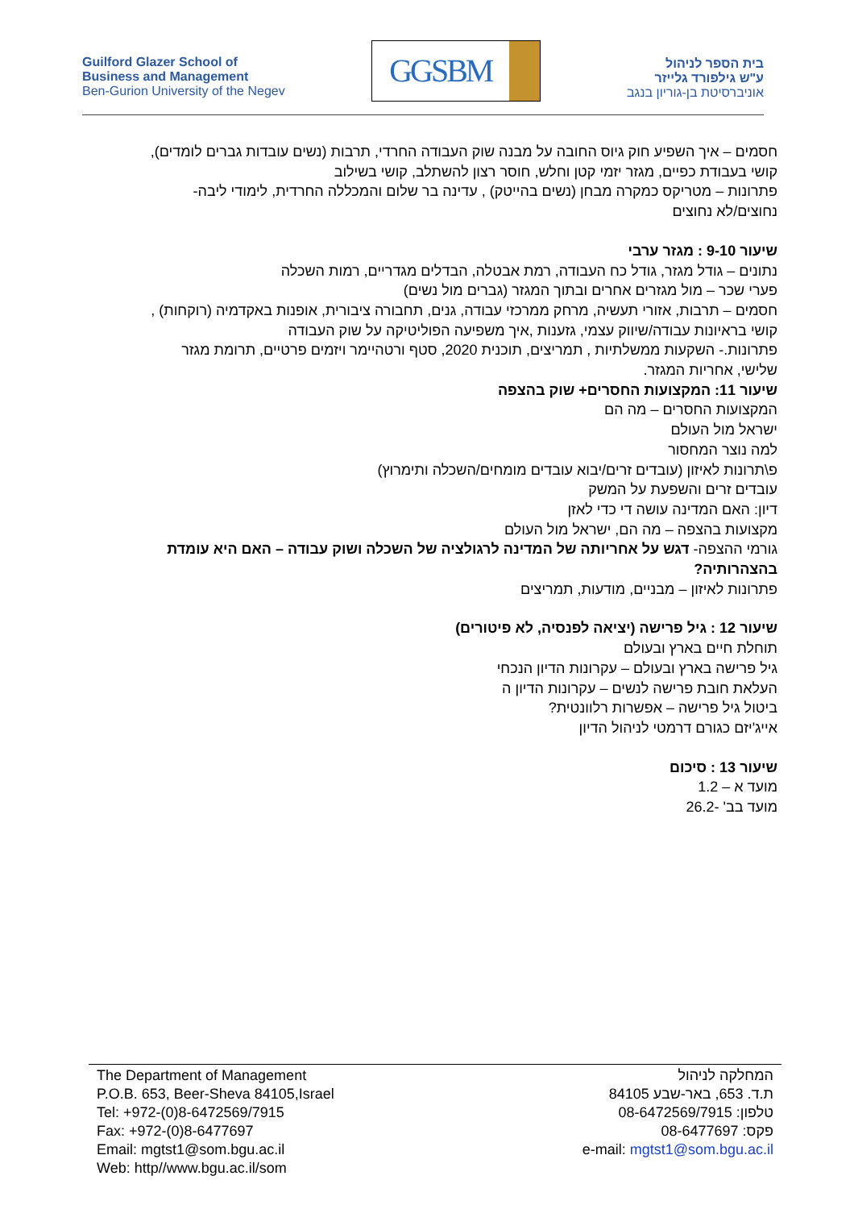Guilford Glazer School of
Business and Management
Ben-Gurion University of the Negev
GGSBM
בית הספר לניהול
ע"ש גילפורד גלייזר
אוניברסיטת בן-גוריון בנגב
חסמים – איך השפיע חוק גיוס החובה על מבנה שוק העבודה החרדי, תרבות (נשים עובדות גברים לומדים), קושי בעבודת כפיים, מגזר יזמי קטן וחלש, חוסר רצון להשתלב, קושי בשילוב
פתרונות – מטריקס כמקרה מבחן (נשים בהייטק) , עדינה בר שלום והמכללה החרדית, לימודי ליבה- נחוצים/לא נחוצים
שיעור 9-10 : מגזר ערבי
נתונים – גודל מגזר, גודל כח העבודה, רמת אבטלה, הבדלים מגדריים, רמות השכלה
פערי שכר – מול מגזרים אחרים ובתוך המגזר (גברים מול נשים)
חסמים – תרבות, אזורי תעשיה, מרחק ממרכזי עבודה, גנים, תחבורה ציבורית, אופנות באקדמיה (רוקחות) , קושי בראיונות עבודה/שיווק עצמי, גזענות ,איך משפיעה הפוליטיקה על שוק העבודה
פתרונות.- השקעות ממשלתיות , תמריצים, תוכנית 2020, סטף ורטהיימר ויזמים פרטיים, תרומת מגזר שלישי, אחריות המגזר.
שיעור 11: המקצועות החסרים+ שוק בהצפה
המקצועות החסרים – מה הם
ישראל מול העולם
למה נוצר המחסור
פ\תרונות לאיזון (עובדים זרים/יבוא עובדים מומחים/השכלה ותימרוץ)
עובדים זרים והשפעת על המשק
דיון: האם המדינה עושה די כדי לאזן
מקצועות בהצפה – מה הם, ישראל מול העולם
גורמי ההצפה- דגש על אחריותה של המדינה לרגולציה של השכלה ושוק עבודה – האם היא עומדת בהצהרותיה?
פתרונות לאיזון – מבניים, מודעות, תמריצים
שיעור 12 : גיל פרישה (יציאה לפנסיה, לא פיטורים)
תוחלת חיים בארץ ובעולם
גיל פרישה בארץ ובעולם – עקרונות הדיון הנכחי
העלאת חובת פרישה לנשים – עקרונות הדיון ה
ביטול גיל פרישה – אפשרות רלוונטית?
אייג'יזם כגורם דרמטי לניהול הדיון
שיעור 13 : סיכום
מועד א – 1.2
מועד בב' -26.2
The Department of Management
P.O.B. 653, Beer-Sheva 84105,Israel
Tel: +972-(0)8-6472569/7915
Fax: +972-(0)8-6477697
Email: mgtst1@som.bgu.ac.il
Web: http//www.bgu.ac.il/som
המחלקה לניהול
ת.ד. 653, באר-שבע 84105
טלפון: 08-6472569/7915
פקס: 08-6477697
e-mail: mgtst1@som.bgu.ac.il